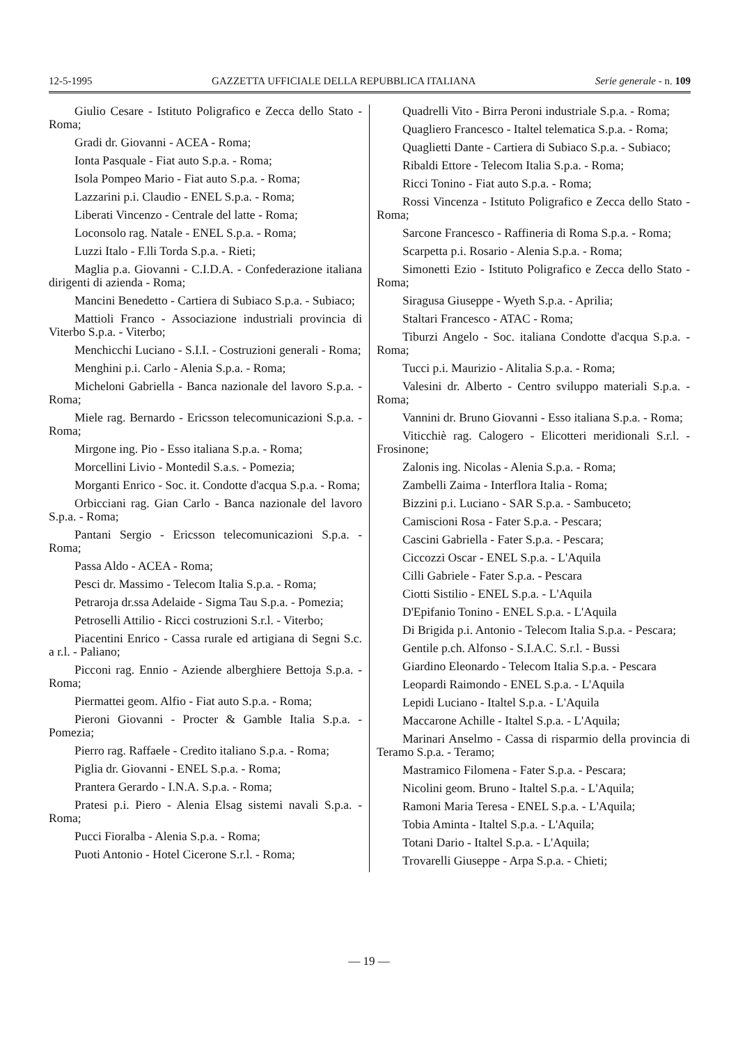12-5-1995 GAZZETTA UFFICIALE DELLA REPUBBLICA ITALIANA Serie generale - n. 109
Giulio Cesare - Istituto Poligrafico e Zecca dello Stato - Roma;
Gradi dr. Giovanni - ACEA - Roma;
Ionta Pasquale - Fiat auto S.p.a. - Roma;
Isola Pompeo Mario - Fiat auto S.p.a. - Roma;
Lazzarini p.i. Claudio - ENEL S.p.a. - Roma;
Liberati Vincenzo - Centrale del latte - Roma;
Loconsolo rag. Natale - ENEL S.p.a. - Roma;
Luzzi Italo - F.lli Torda S.p.a. - Rieti;
Maglia p.a. Giovanni - C.I.D.A. - Confederazione italiana dirigenti di azienda - Roma;
Mancini Benedetto - Cartiera di Subiaco S.p.a. - Subiaco;
Mattioli Franco - Associazione industriali provincia di Viterbo S.p.a. - Viterbo;
Menchicchi Luciano - S.I.I. - Costruzioni generali - Roma;
Menghini p.i. Carlo - Alenia S.p.a. - Roma;
Micheloni Gabriella - Banca nazionale del lavoro S.p.a. - Roma;
Miele rag. Bernardo - Ericsson telecomunicazioni S.p.a. - Roma;
Mirgone ing. Pio - Esso italiana S.p.a. - Roma;
Morcellini Livio - Montedil S.a.s. - Pomezia;
Morganti Enrico - Soc. it. Condotte d'acqua S.p.a. - Roma;
Orbicciani rag. Gian Carlo - Banca nazionale del lavoro S.p.a. - Roma;
Pantani Sergio - Ericsson telecomunicazioni S.p.a. - Roma;
Passa Aldo - ACEA - Roma;
Pesci dr. Massimo - Telecom Italia S.p.a. - Roma;
Petraroja dr.ssa Adelaide - Sigma Tau S.p.a. - Pomezia;
Petroselli Attilio - Ricci costruzioni S.r.l. - Viterbo;
Piacentini Enrico - Cassa rurale ed artigiana di Segni S.c. a r.l. - Paliano;
Picconi rag. Ennio - Aziende alberghiere Bettoja S.p.a. - Roma;
Piermattei geom. Alfio - Fiat auto S.p.a. - Roma;
Pieroni Giovanni - Procter & Gamble Italia S.p.a. - Pomezia;
Pierro rag. Raffaele - Credito italiano S.p.a. - Roma;
Piglia dr. Giovanni - ENEL S.p.a. - Roma;
Prantera Gerardo - I.N.A. S.p.a. - Roma;
Pratesi p.i. Piero - Alenia Elsag sistemi navali S.p.a. - Roma;
Pucci Fioralba - Alenia S.p.a. - Roma;
Puoti Antonio - Hotel Cicerone S.r.l. - Roma;
Quadrelli Vito - Birra Peroni industriale S.p.a. - Roma;
Quagliero Francesco - Italtel telematica S.p.a. - Roma;
Quaglietti Dante - Cartiera di Subiaco S.p.a. - Subiaco;
Ribaldi Ettore - Telecom Italia S.p.a. - Roma;
Ricci Tonino - Fiat auto S.p.a. - Roma;
Rossi Vincenza - Istituto Poligrafico e Zecca dello Stato - Roma;
Sarcone Francesco - Raffineria di Roma S.p.a. - Roma;
Scarpetta p.i. Rosario - Alenia S.p.a. - Roma;
Simonetti Ezio - Istituto Poligrafico e Zecca dello Stato - Roma;
Siragusa Giuseppe - Wyeth S.p.a. - Aprilia;
Staltari Francesco - ATAC - Roma;
Tiburzi Angelo - Soc. italiana Condotte d'acqua S.p.a. - Roma;
Tucci p.i. Maurizio - Alitalia S.p.a. - Roma;
Valesini dr. Alberto - Centro sviluppo materiali S.p.a. - Roma;
Vannini dr. Bruno Giovanni - Esso italiana S.p.a. - Roma;
Viticchiè rag. Calogero - Elicotteri meridionali S.r.l. - Frosinone;
Zalonis ing. Nicolas - Alenia S.p.a. - Roma;
Zambelli Zaima - Interflora Italia - Roma;
Bizzini p.i. Luciano - SAR S.p.a. - Sambuceto;
Camiscioni Rosa - Fater S.p.a. - Pescara;
Cascini Gabriella - Fater S.p.a. - Pescara;
Ciccozzi Oscar - ENEL S.p.a. - L'Aquila
Cilli Gabriele - Fater S.p.a. - Pescara
Ciotti Sistilio - ENEL S.p.a. - L'Aquila
D'Epifanio Tonino - ENEL S.p.a. - L'Aquila
Di Brigida p.i. Antonio - Telecom Italia S.p.a. - Pescara;
Gentile p.ch. Alfonso - S.I.A.C. S.r.l. - Bussi
Giardino Eleonardo - Telecom Italia S.p.a. - Pescara
Leopardi Raimondo - ENEL S.p.a. - L'Aquila
Lepidi Luciano - Italtel S.p.a. - L'Aquila
Maccarone Achille - Italtel S.p.a. - L'Aquila;
Marinari Anselmo - Cassa di risparmio della provincia di Teramo S.p.a. - Teramo;
Mastramico Filomena - Fater S.p.a. - Pescara;
Nicolini geom. Bruno - Italtel S.p.a. - L'Aquila;
Ramoni Maria Teresa - ENEL S.p.a. - L'Aquila;
Tobia Aminta - Italtel S.p.a. - L'Aquila;
Totani Dario - Italtel S.p.a. - L'Aquila;
Trovarelli Giuseppe - Arpa S.p.a. - Chieti;
— 19 —